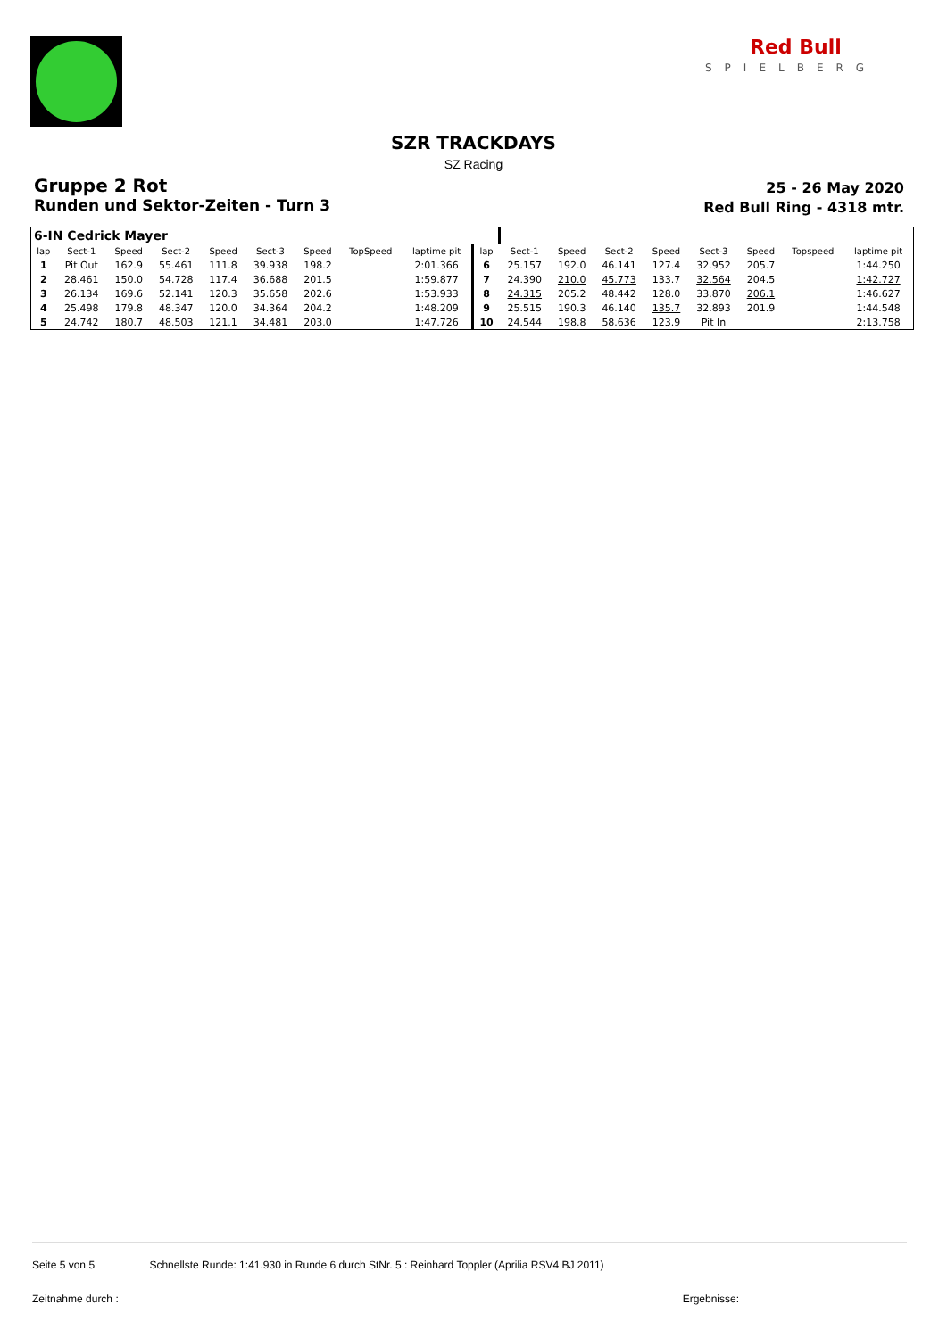Red Bull
SPIELBERG
SZR TRACKDAYS
SZ Racing
Gruppe 2 Rot
Runden und Sektor-Zeiten - Turn 3
25 - 26 May 2020
Red Bull Ring - 4318 mtr.
| 6-IN Cedrick Mayer | | | | | | | | | | | | | | | | | |
| lap | Sect-1 | Speed | Sect-2 | Speed | Sect-3 | Speed | TopSpeed | laptime pit | lap | Sect-1 | Speed | Sect-2 | Speed | Sect-3 | Speed | Topspeed | laptime pit |
| 1 | Pit Out | 162.9 | 55.461 | 111.8 | 39.938 | 198.2 | | 2:01.366 | 6 | 25.157 | 192.0 | 46.141 | 127.4 | 32.952 | 205.7 | | 1:44.250 |
| 2 | 28.461 | 150.0 | 54.728 | 117.4 | 36.688 | 201.5 | | 1:59.877 | 7 | 24.390 | 210.0 | 45.773 | 133.7 | 32.564 | 204.5 | | 1:42.727 |
| 3 | 26.134 | 169.6 | 52.141 | 120.3 | 35.658 | 202.6 | | 1:53.933 | 8 | 24.315 | 205.2 | 48.442 | 128.0 | 33.870 | 206.1 | | 1:46.627 |
| 4 | 25.498 | 179.8 | 48.347 | 120.0 | 34.364 | 204.2 | | 1:48.209 | 9 | 25.515 | 190.3 | 46.140 | 135.7 | 32.893 | 201.9 | | 1:44.548 |
| 5 | 24.742 | 180.7 | 48.503 | 121.1 | 34.481 | 203.0 | | 1:47.726 | 10 | 24.544 | 198.8 | 58.636 | 123.9 | Pit In | | | 2:13.758 |
Seite 5 von 5 Schnellste Runde: 1:41.930 in Runde 6 durch StNr. 5 : Reinhard Toppler (Aprilia RSV4 BJ 2011)
Zeitnahme durch : Ergebnisse: